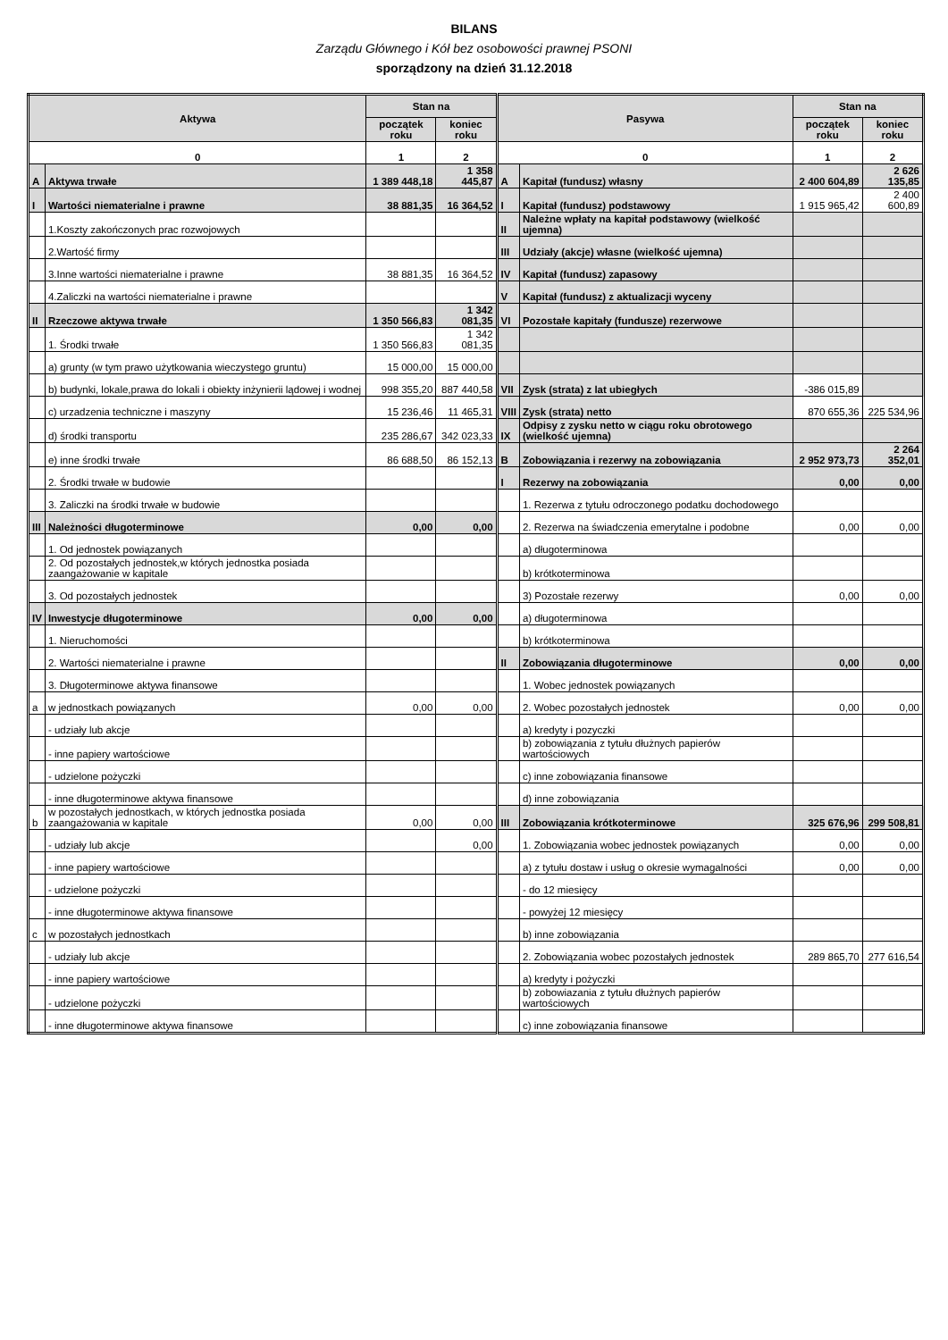BILANS
Zarządu Głównego i Kół bez osobowości prawnej PSONI
sporządzony na dzień 31.12.2018
| Aktywa | | Stan na | | Pasywa | | Stan na | |
| --- | --- | --- | --- | --- | --- | --- | --- |
| | | początek roku | koniec roku | | | początek roku | koniec roku |
| 0 | | 1 | 2 | 0 | | 1 | 2 |
| A | Aktywa trwałe | 1 389 448,18 | 1 358 445,87 | A | Kapitał (fundusz) własny | 2 400 604,89 | 2 626 135,85 |
| I | Wartości niematerialne i prawne | 38 881,35 | 16 364,52 | I | Kapitał (fundusz) podstawowy | 1 915 965,42 | 2 400 600,89 |
| | 1.Koszty zakończonych prac rozwojowych | | | II | Należne wpłaty na kapitał podstawowy (wielkość ujemna) | | |
| | 2.Wartość firmy | | | III | Udziały (akcje) własne (wielkość ujemna) | | |
| | 3.Inne wartości niematerialne i prawne | 38 881,35 | 16 364,52 | IV | Kapitał (fundusz) zapasowy | | |
| | 4.Zaliczki na wartości niematerialne i prawne | | | V | Kapitał (fundusz) z aktualizacji wyceny | | |
| II | Rzeczowe aktywa trwałe | 1 350 566,83 | 1 342 081,35 | VI | Pozostałe kapitały (fundusze) rezerwowe | | |
| | 1. Środki trwałe | 1 350 566,83 | 1 342 081,35 | | | | |
| | a) grunty (w tym prawo użytkowania wieczystego gruntu) | 15 000,00 | 15 000,00 | | | | |
| | b) budynki, lokale,prawa do lokali i obiekty inżynierii lądowej i wodnej | 998 355,20 | 887 440,58 | VII | Zysk (strata) z lat ubiegłych | -386 015,89 | |
| | c) urzadzenia techniczne i maszyny | 15 236,46 | 11 465,31 | VIII | Zysk (strata) netto | 870 655,36 | 225 534,96 |
| | d) środki transportu | 235 286,67 | 342 023,33 | IX | Odpisy z zysku netto w ciągu roku obrotowego (wielkość ujemna) | | |
| | e) inne środki trwałe | 86 688,50 | 86 152,13 | B | Zobowiązania i rezerwy na zobowiązania | 2 952 973,73 | 2 264 352,01 |
| | 2. Środki trwałe w budowie | | | I | Rezerwy na zobowiązania | 0,00 | 0,00 |
| | 3. Zaliczki na środki trwałe w budowie | | | | 1. Rezerwa z tytułu odroczonego podatku dochodowego | | |
| III | Należności długoterminowe | 0,00 | 0,00 | | 2. Rezerwa na świadczenia emerytalne i podobne | 0,00 | 0,00 |
| | 1. Od jednostek powiązanych | | | | a) długoterminowa | | |
| | 2. Od pozostałych jednostek,w których jednostka posiada zaangażowanie w kapitale | | | | b) krótkoterminowa | | |
| | 3. Od pozostałych jednostek | | | | 3) Pozostałe rezerwy | 0,00 | 0,00 |
| IV | Inwestycje długoterminowe | 0,00 | 0,00 | | a) długoterminowa | | |
| | 1. Nieruchomości | | | | b) krótkoterminowa | | |
| | 2. Wartości niematerialne i prawne | | | II | Zobowiązania długoterminowe | 0,00 | 0,00 |
| | 3. Długoterminowe aktywa finansowe | | | | 1. Wobec jednostek powiązanych | | |
| a | w jednostkach powiązanych | 0,00 | 0,00 | | 2. Wobec pozostałych jednostek | 0,00 | 0,00 |
| | - udziały lub akcje | | | | a) kredyty i pozyczki | | |
| | - inne papiery wartościowe | | | | b) zobowiązania z tytułu dłużnych papierów wartościowych | | |
| | - udzielone pożyczki | | | | c) inne zobowiązania finansowe | | |
| | - inne długoterminowe aktywa finansowe | | | | d) inne zobowiązania | | |
| b | w pozostałych jednostkach, w których jednostka posiada zaangażowania w kapitale | 0,00 | 0,00 | III | Zobowiązania krótkoterminowe | 325 676,96 | 299 508,81 |
| | - udziały lub akcje | | 0,00 | | 1. Zobowiązania wobec jednostek powiązanych | 0,00 | 0,00 |
| | - inne papiery wartościowe | | | | a) z tytułu dostaw i usług o okresie wymagalności | 0,00 | 0,00 |
| | - udzielone pożyczki | | | | - do 12 miesięcy | | |
| | - inne długoterminowe aktywa finansowe | | | | - powyżej 12 miesięcy | | |
| c | w pozostałych jednostkach | | | | b) inne zobowiązania | | |
| | - udziały lub akcje | | | | 2. Zobowiązania wobec pozostałych jednostek | 289 865,70 | 277 616,54 |
| | - inne papiery wartościowe | | | | a) kredyty i pożyczki | | |
| | - udzielone pożyczki | | | | b) zobowiazania z tytułu dłużnych papierów wartościowych | | |
| | - inne długoterminowe aktywa finansowe | | | | c) inne zobowiązania finansowe | | |